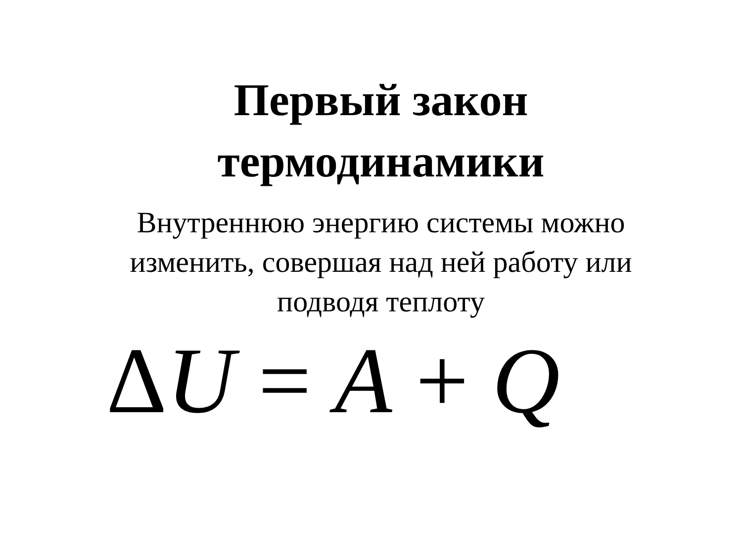Первый закон
термодинамики
Внутреннюю энергию системы можно
изменить, совершая над ней работу или
подводя теплоту
ΔU = A + Q